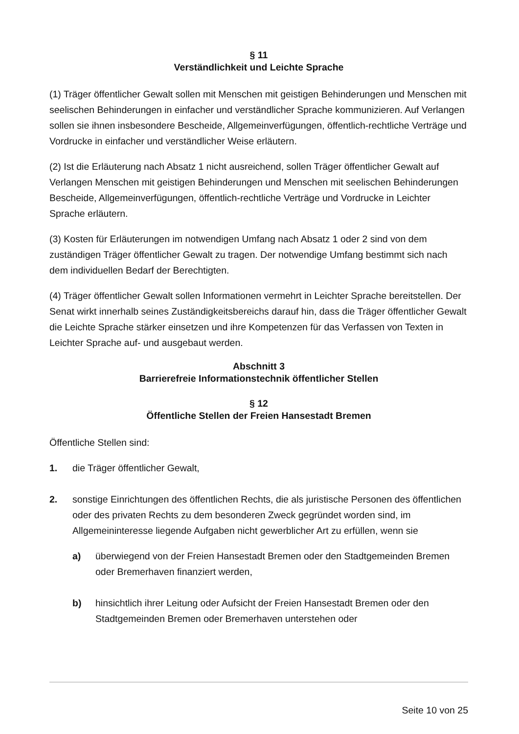§ 11
Verständlichkeit und Leichte Sprache
(1) Träger öffentlicher Gewalt sollen mit Menschen mit geistigen Behinderungen und Menschen mit seelischen Behinderungen in einfacher und verständlicher Sprache kommunizieren. Auf Verlangen sollen sie ihnen insbesondere Bescheide, Allgemeinverfügungen, öffentlich-rechtliche Verträge und Vordrucke in einfacher und verständlicher Weise erläutern.
(2) Ist die Erläuterung nach Absatz 1 nicht ausreichend, sollen Träger öffentlicher Gewalt auf Verlangen Menschen mit geistigen Behinderungen und Menschen mit seelischen Behinderungen Bescheide, Allgemeinverfügungen, öffentlich-rechtliche Verträge und Vordrucke in Leichter Sprache erläutern.
(3) Kosten für Erläuterungen im notwendigen Umfang nach Absatz 1 oder 2 sind von dem zuständigen Träger öffentlicher Gewalt zu tragen. Der notwendige Umfang bestimmt sich nach dem individuellen Bedarf der Berechtigten.
(4) Träger öffentlicher Gewalt sollen Informationen vermehrt in Leichter Sprache bereitstellen. Der Senat wirkt innerhalb seines Zuständigkeitsbereichs darauf hin, dass die Träger öffentlicher Gewalt die Leichte Sprache stärker einsetzen und ihre Kompetenzen für das Verfassen von Texten in Leichter Sprache auf- und ausgebaut werden.
Abschnitt 3
Barrierefreie Informationstechnik öffentlicher Stellen
§ 12
Öffentliche Stellen der Freien Hansestadt Bremen
Öffentliche Stellen sind:
1. die Träger öffentlicher Gewalt,
2. sonstige Einrichtungen des öffentlichen Rechts, die als juristische Personen des öffentlichen oder des privaten Rechts zu dem besonderen Zweck gegründet worden sind, im Allgemeininteresse liegende Aufgaben nicht gewerblicher Art zu erfüllen, wenn sie
a) überwiegend von der Freien Hansestadt Bremen oder den Stadtgemeinden Bremen oder Bremerhaven finanziert werden,
b) hinsichtlich ihrer Leitung oder Aufsicht der Freien Hansestadt Bremen oder den Stadtgemeinden Bremen oder Bremerhaven unterstehen oder
Seite 10 von 25